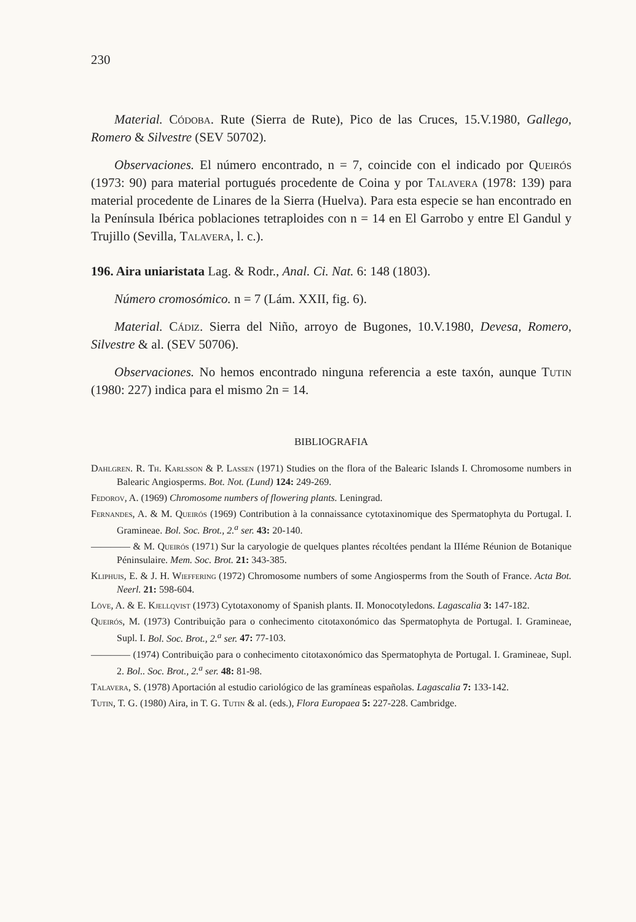230
Material. Códoba. Rute (Sierra de Rute), Pico de las Cruces, 15.V.1980, Gallego, Romero & Silvestre (SEV 50702).
Observaciones. El número encontrado, n = 7, coincide con el indicado por Queirós (1973: 90) para material portugués procedente de Coina y por Talavera (1978: 139) para material procedente de Linares de la Sierra (Huelva). Para esta especie se han encontrado en la Península Ibérica poblaciones tetraploides con n = 14 en El Garrobo y entre El Gandul y Trujillo (Sevilla, Talavera, l. c.).
196. Aira uniaristata Lag. & Rodr., Anal. Ci. Nat. 6: 148 (1803).
Número cromosómico. n = 7 (Lám. XXII, fig. 6).
Material. Cádiz. Sierra del Niño, arroyo de Bugones, 10.V.1980, Devesa, Romero, Silvestre & al. (SEV 50706).
Observaciones. No hemos encontrado ninguna referencia a este taxón, aunque Tutin (1980: 227) indica para el mismo 2n = 14.
BIBLIOGRAFIA
Dahlgren. R. Th. Karlsson & P. Lassen (1971) Studies on the flora of the Balearic Islands I. Chromosome numbers in Balearic Angiosperms. Bot. Not. (Lund) 124: 249-269.
Fedorov, A. (1969) Chromosome numbers of flowering plants. Leningrad.
Fernandes, A. & M. Queirós (1969) Contribution à la connaissance cytotaxinomique des Spermatophyta du Portugal. I. Gramineae. Bol. Soc. Brot., 2.<sup>a</sup> ser. 43: 20-140.
———— & M. Queirós (1971) Sur la caryologie de quelques plantes récoltées pendant la IIIéme Réunion de Botanique Péninsulaire. Mem. Soc. Brot. 21: 343-385.
Kliphuis, E. & J. H. Wieffering (1972) Chromosome numbers of some Angiosperms from the South of France. Acta Bot. Neerl. 21: 598-604.
Löve, A. & E. Kjellqvist (1973) Cytotaxonomy of Spanish plants. II. Monocotyledons. Lagascalia 3: 147-182.
Queirós, M. (1973) Contribuição para o conhecimento citotaxonómico das Spermatophyta de Portugal. I. Gramineae, Supl. I. Bol. Soc. Brot., 2.<sup>a</sup> ser. 47: 77-103.
———— (1974) Contribuição para o conhecimento citotaxonómico das Spermatophyta de Portugal. I. Gramineae, Supl. 2. Bol.. Soc. Brot., 2.<sup>a</sup> ser. 48: 81-98.
Talavera, S. (1978) Aportación al estudio cariológico de las gramíneas españolas. Lagascalia 7: 133-142.
Tutin, T. G. (1980) Aira, in T. G. Tutin & al. (eds.), Flora Europaea 5: 227-228. Cambridge.